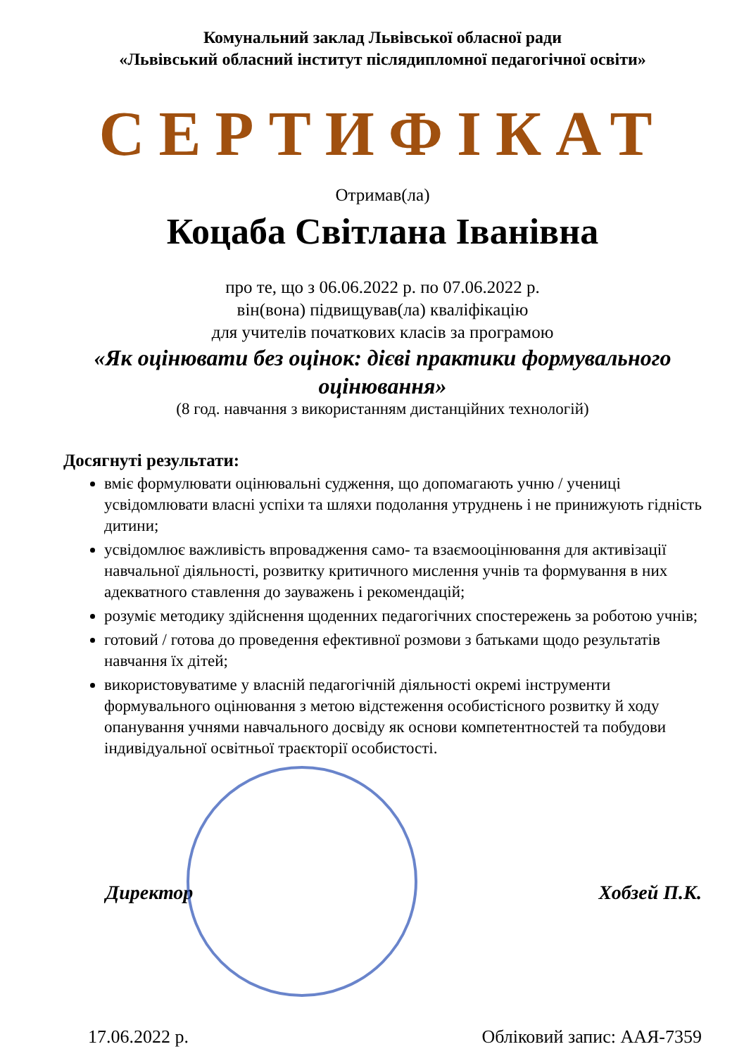Комунальний заклад Львівської обласної ради
«Львівський обласний інститут післядипломної педагогічної освіти»
СЕРТИФІКАТ
Отримав(ла)
Коцаба Світлана Іванівна
про те, що з 06.06.2022 р. по 07.06.2022 р.
він(вона) підвищував(ла) кваліфікацію
для учителів початкових класів за програмою
«Як оцінювати без оцінок: дієві практики формувального оцінювання»
(8 год. навчання з використанням дистанційних технологій)
Досягнуті результати:
вміє формулювати оцінювальні судження, що допомагають учню / учениці усвідомлювати власні успіхи та шляхи подолання утруднень і не принижують гідність дитини;
усвідомлює важливість впровадження само- та взаємооцінювання для активізації навчальної діяльності, розвитку критичного мислення учнів та формування в них адекватного ставлення до зауважень і рекомендацій;
розуміє методику здійснення щоденних педагогічних спостережень за роботою учнів;
готовий / готова до проведення ефективної розмови з батьками щодо результатів навчання їх дітей;
використовуватиме у власній педагогічній діяльності окремі інструменти формувального оцінювання з метою відстеження особистісного розвитку й ходу опанування учнями навчального досвіду як основи компетентностей та побудови індивідуальної освітньої траєкторії особистості.
Директор Хобзей П.К.
17.06.2022 р. Обліковий запис: ААЯ-7359